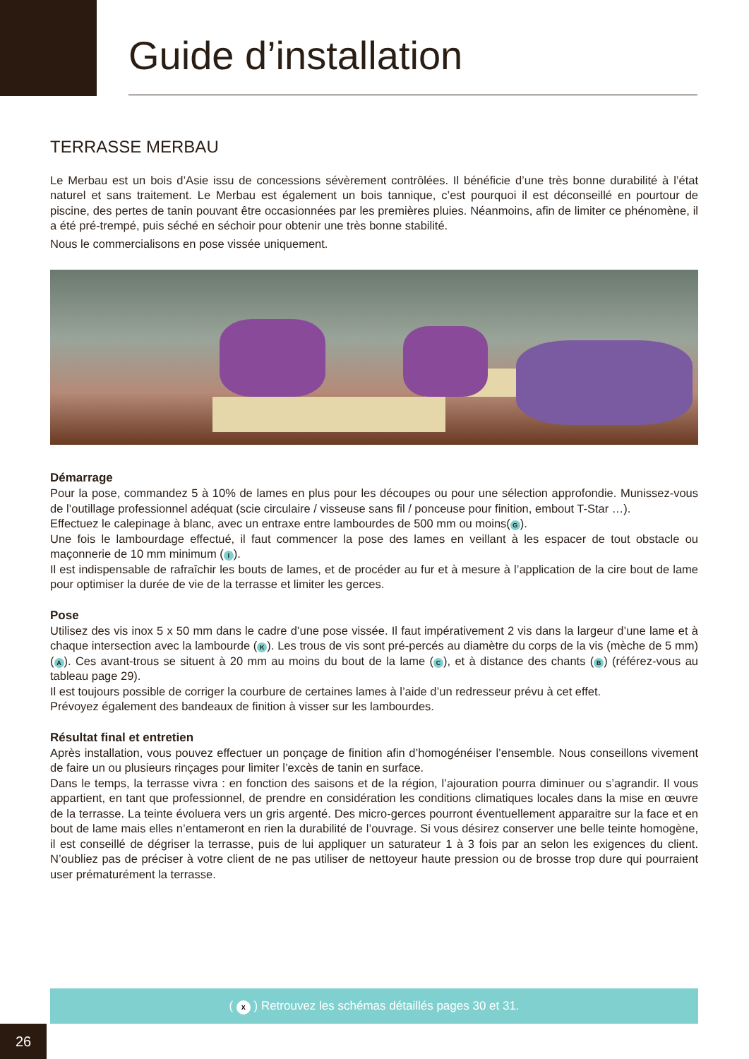Guide d’installation
TERRASSE MERBAU
Le Merbau est un bois d’Asie issu de concessions sévèrement contrôlées. Il bénéficie d’une très bonne durabilité à l’état naturel et sans traitement. Le Merbau est également un bois tannique, c’est pourquoi il est déconseillé en pourtour de piscine, des pertes de tanin pouvant être occasionnées par les premières pluies. Néanmoins, afin de limiter ce phénomène, il a été pré-trempé, puis séché en séchoir pour obtenir une très bonne stabilité.
Nous le commercialisons en pose vissée uniquement.
Démarrage
Pour la pose, commandez 5 à 10% de lames en plus pour les découpes ou pour une sélection approfondie. Munissez-vous de l’outillage professionnel adéquat (scie circulaire / visseuse sans fil / ponceuse pour finition, embout T-Star …).
Effectuez le calepinage à blanc, avec un entraxe entre lambourdes de 500 mm ou moins(G).
Une fois le lambourdage effectué, il faut commencer la pose des lames en veillant à les espacer de tout obstacle ou maçonnerie de 10 mm minimum (I).
Il est indispensable de rafraîchir les bouts de lames, et de procéder au fur et à mesure à l’application de la cire bout de lame pour optimiser la durée de vie de la terrasse et limiter les gerces.
Pose
Utilisez des vis inox 5 x 50 mm dans le cadre d’une pose vissée. Il faut impérativement 2 vis dans la largeur d’une lame et à chaque intersection avec la lambourde (K). Les trous de vis sont pré-percés au diamètre du corps de la vis (mèche de 5 mm) (A). Ces avant-trous se situent à 20 mm au moins du bout de la lame (C), et à distance des chants (B) (référez-vous au tableau page 29).
Il est toujours possible de corriger la courbure de certaines lames à l’aide d’un redresseur prévu à cet effet.
Prévoyez également des bandeaux de finition à visser sur les lambourdes.
Résultat final et entretien
Après installation, vous pouvez effectuer un ponçage de finition afin d’homogénéiser l’ensemble. Nous conseillons vivement de faire un ou plusieurs rinçages pour limiter l’excès de tanin en surface.
Dans le temps, la terrasse vivra : en fonction des saisons et de la région, l’ajouration pourra diminuer ou s’agrandir. Il vous appartient, en tant que professionnel, de prendre en considération les conditions climatiques locales dans la mise en œuvre de la terrasse. La teinte évoluera vers un gris argenté. Des micro-gerces pourront éventuellement apparaitre sur la face et en bout de lame mais elles n’entameront en rien la durabilité de l’ouvrage. Si vous désirez conserver une belle teinte homogène, il est conseillé de dégriser la terrasse, puis de lui appliquer un saturateur 1 à 3 fois par an selon les exigences du client. N’oubliez pas de préciser à votre client de ne pas utiliser de nettoyeur haute pression ou de brosse trop dure qui pourraient user prématurément la terrasse.
( X ) Retrouvez les schémas détaillés pages 30 et 31.
26